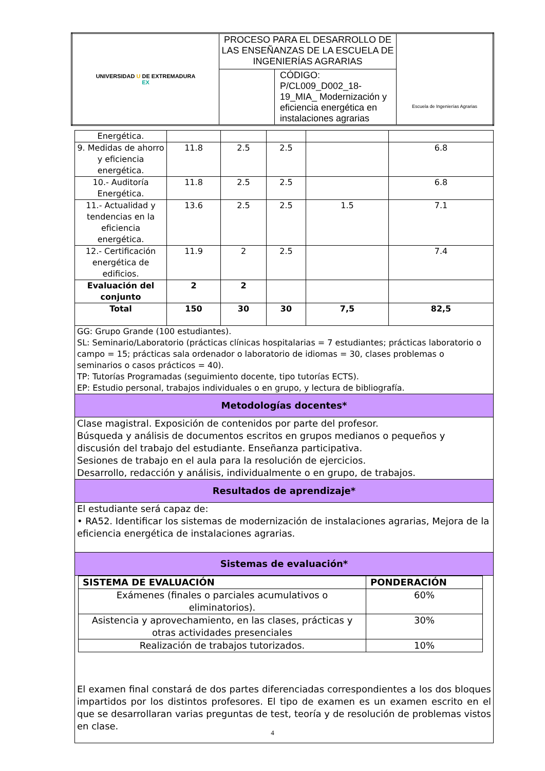| UNIVERSIDAD U DE EXTREMADURA EX | PROCESO PARA EL DESARROLLO DE LAS ENSEÑANZAS DE LA ESCUELA DE INGENIERÍAS AGRARIAS | | Escuela de Ingenierías Agrarias |
| | | CÓDIGO: P/CL009_D002_18-19_MIA_ Modernización y eficiencia energética en instalaciones agrarias | |
| Energética. | | | | | |
| 9. Medidas de ahorro y eficiencia energética. | 11.8 | 2.5 | 2.5 | | 6.8 |
| 10.- Auditoría Energética. | 11.8 | 2.5 | 2.5 | | 6.8 |
| 11.- Actualidad y tendencias en la eficiencia energética. | 13.6 | 2.5 | 2.5 | 1.5 | 7.1 |
| 12.- Certificación energética de edificios. | 11.9 | 2 | 2.5 | | 7.4 |
| Evaluación del conjunto | 2 | 2 | | | |
| Total | 150 | 30 | 30 | 7,5 | 82,5 |
| GG: Grupo Grande (100 estudiantes). SL: Seminario/Laboratorio (prácticas clínicas hospitalarias = 7 estudiantes; prácticas laboratorio o campo = 15; prácticas sala ordenador o laboratorio de idiomas = 30, clases problemas o seminarios o casos prácticos = 40). TP: Tutorías Programadas (seguimiento docente, tipo tutorías ECTS). EP: Estudio personal, trabajos individuales o en grupo, y lectura de bibliografía. | | | | | |
| Metodologías docentes* | | | | | |
| Clase magistral. Exposición de contenidos por parte del profesor. Búsqueda y análisis de documentos escritos en grupos medianos o pequeños y discusión del trabajo del estudiante. Enseñanza participativa. Sesiones de trabajo en el aula para la resolución de ejercicios. Desarrollo, redacción y análisis, individualmente o en grupo, de trabajos. | | | | | |
| Resultados de aprendizaje* | | | | | |
| El estudiante será capaz de: • RA52. Identificar los sistemas de modernización de instalaciones agrarias, Mejora de la eficiencia energética de instalaciones agrarias. | | | | | |
| Sistemas de evaluación* | | | | | |
| / SISTEMA DE EVALUACIÓN / PONDERACIÓN / / --- / --- / / Exámenes (finales o parciales acumulativos o eliminatorios). / 60% / / Asistencia y aprovechamiento, en las clases, prácticas y otras actividades presenciales / 30% / / Realización de trabajos tutorizados. / 10% / El examen final constará de dos partes diferenciadas correspondientes a los dos bloques impartidos por los distintos profesores. El tipo de examen es un examen escrito en el que se desarrollaran varias preguntas de test, teoría y de resolución de problemas vistos en clase. | | | | | |
4